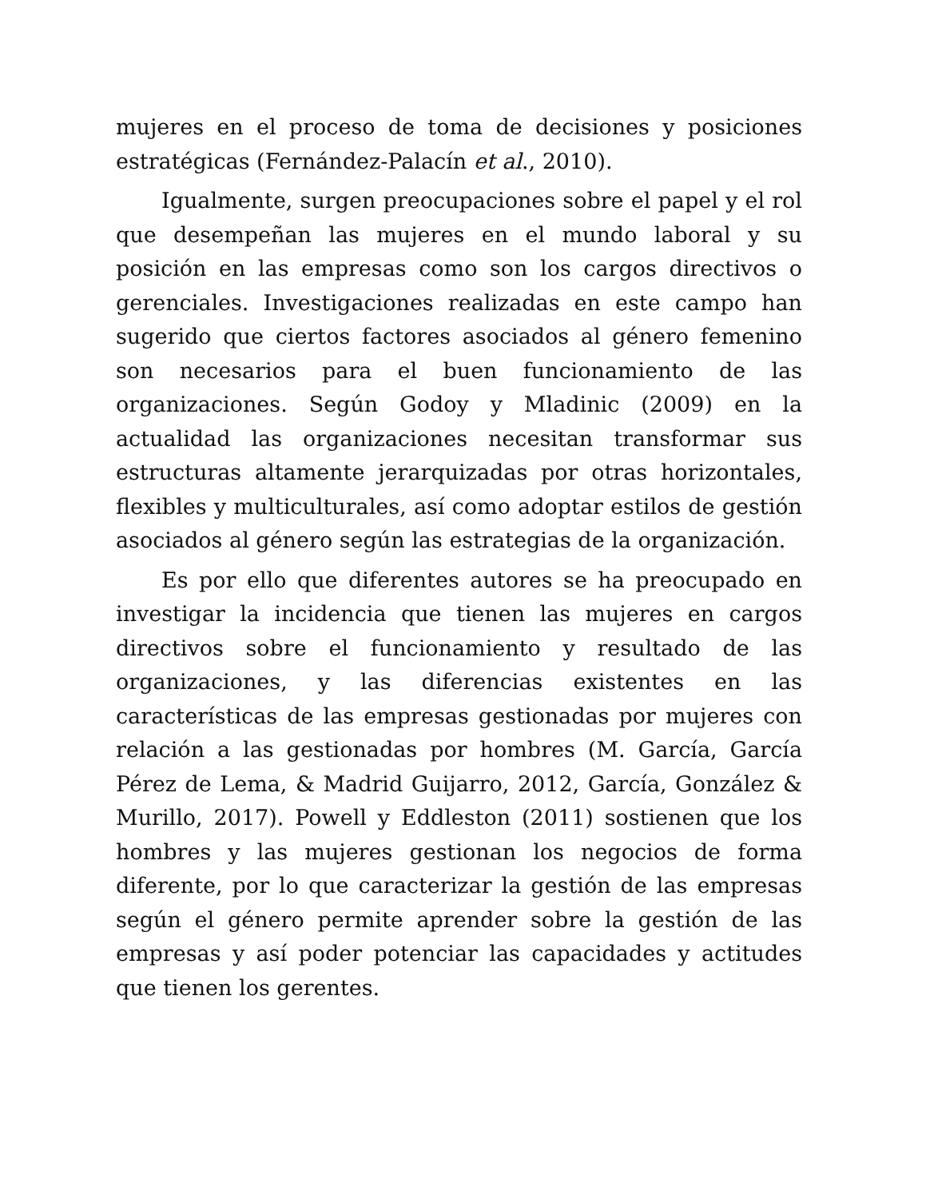mujeres en el proceso de toma de decisiones y posiciones estratégicas (Fernández-Palacín et al., 2010).
Igualmente, surgen preocupaciones sobre el papel y el rol que desempeñan las mujeres en el mundo laboral y su posición en las empresas como son los cargos directivos o gerenciales. Investigaciones realizadas en este campo han sugerido que ciertos factores asociados al género femenino son necesarios para el buen funcionamiento de las organizaciones. Según Godoy y Mladinic (2009) en la actualidad las organizaciones necesitan transformar sus estructuras altamente jerarquizadas por otras horizontales, flexibles y multiculturales, así como adoptar estilos de gestión asociados al género según las estrategias de la organización.
Es por ello que diferentes autores se ha preocupado en investigar la incidencia que tienen las mujeres en cargos directivos sobre el funcionamiento y resultado de las organizaciones, y las diferencias existentes en las características de las empresas gestionadas por mujeres con relación a las gestionadas por hombres (M. García, García Pérez de Lema, & Madrid Guijarro, 2012, García, González & Murillo, 2017). Powell y Eddleston (2011) sostienen que los hombres y las mujeres gestionan los negocios de forma diferente, por lo que caracterizar la gestión de las empresas según el género permite aprender sobre la gestión de las empresas y así poder potenciar las capacidades y actitudes que tienen los gerentes.